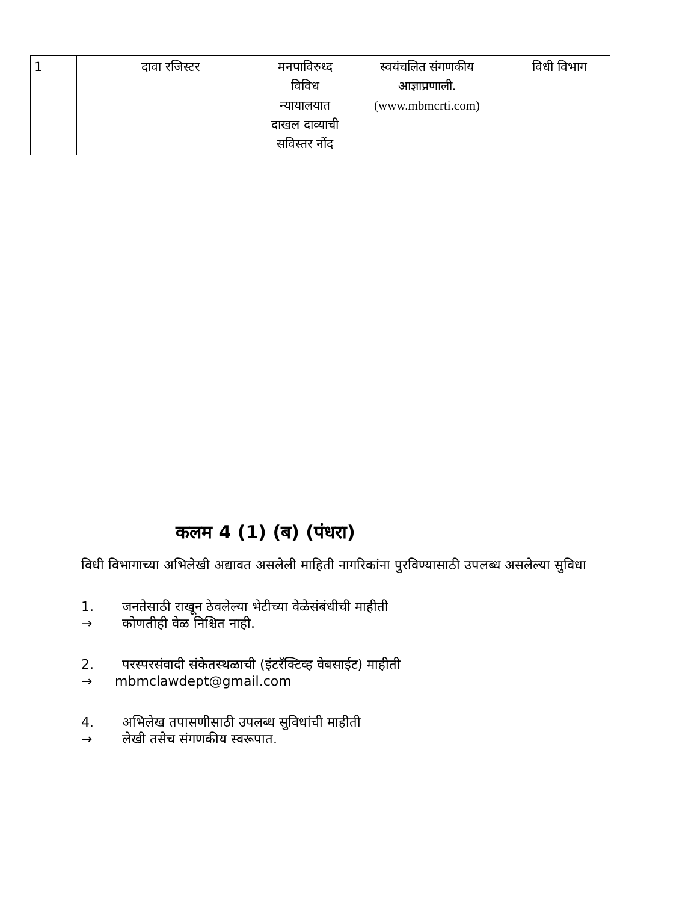| 1 | दावा रजिस्टर | मनपाविरुध्द विविध न्यायालयात दाखल दाव्याची सविस्तर नोंद | स्वयंचलित संगणकीय आज्ञाप्रणाली. (www.mbmcrti.com) | विधी विभाग |
कलम 4 (1) (ब) (पंधरा)
विधी विभागाच्या अभिलेखी अद्यावत असलेली माहिती नागरिकांना पुरविण्यासाठी उपलब्ध असलेल्या सुविधा
1. जनतेसाठी राखून ठेवलेल्या भेटीच्या वेळेसंबंधीची माहीती
→ कोणतीही वेळ निश्चित नाही.
2. परस्परसंवादी संकेतस्थळाची (इंटरॅक्टिव्ह वेबसाईट) माहीती
→ mbmclawdept@gmail.com
4. अभिलेख तपासणीसाठी उपलब्ध सुविधांची माहीती
→ लेखी तसेच संगणकीय स्वरूपात.